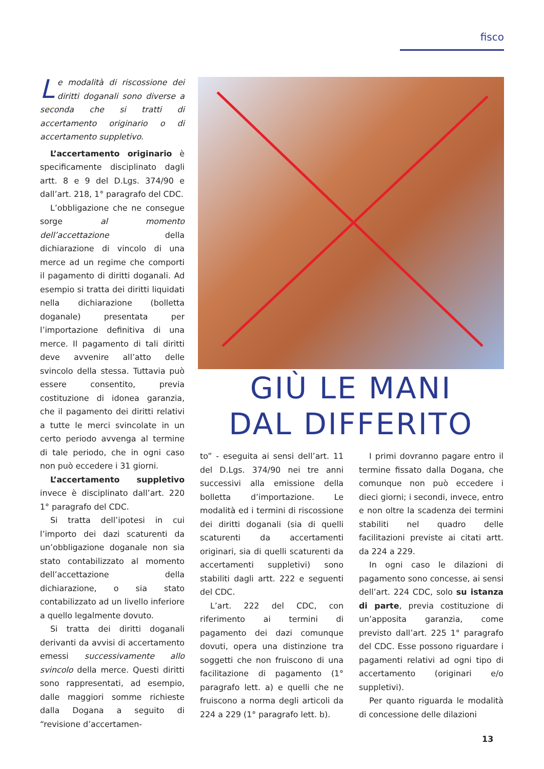fisco
Le modalità di riscossione dei diritti doganali sono diverse a seconda che si tratti di accertamento originario o di accertamento suppletivo.
L’accertamento originario è specificamente disciplinato dagli artt. 8 e 9 del D.Lgs. 374/90 e dall’art. 218, 1° paragrafo del CDC.
L’obbligazione che ne consegue sorge al momento dell’accettazione della dichiarazione di vincolo di una merce ad un regime che comporti il pagamento di diritti doganali. Ad esempio si tratta dei diritti liquidati nella dichiarazione (bolletta doganale) presentata per l’importazione definitiva di una merce. Il pagamento di tali diritti deve avvenire all’atto delle svincolo della stessa. Tuttavia può essere consentito, previa costituzione di idonea garanzia, che il pagamento dei diritti relativi a tutte le merci svincolate in un certo periodo avvenga al termine di tale periodo, che in ogni caso non può eccedere i 31 giorni.
L’accertamento suppletivo invece è disciplinato dall’art. 220 1° paragrafo del CDC.
Si tratta dell’ipotesi in cui l’importo dei dazi scaturenti da un’obbligazione doganale non sia stato contabilizzato al momento dell’accettazione della dichiarazione, o sia stato contabilizzato ad un livello inferiore a quello legalmente dovuto.
Si tratta dei diritti doganali derivanti da avvisi di accertamento emessi successivamente allo svincolo della merce. Questi diritti sono rappresentati, ad esempio, dalle maggiori somme richieste dalla Dogana a seguito di “revisione d’accertamen-
GIÙ LE MANI
DAL DIFFERITO
to” - eseguita ai sensi dell’art. 11 del D.Lgs. 374/90 nei tre anni successivi alla emissione della bolletta d’importazione. Le modalità ed i termini di riscossione dei diritti doganali (sia di quelli scaturenti da accertamenti originari, sia di quelli scaturenti da accertamenti suppletivi) sono stabiliti dagli artt. 222 e seguenti del CDC.
L’art. 222 del CDC, con riferimento ai termini di pagamento dei dazi comunque dovuti, opera una distinzione tra soggetti che non fruiscono di una facilitazione di pagamento (1° paragrafo lett. a) e quelli che ne fruiscono a norma degli articoli da 224 a 229 (1° paragrafo lett. b).
I primi dovranno pagare entro il termine fissato dalla Dogana, che comunque non può eccedere i dieci giorni; i secondi, invece, entro e non oltre la scadenza dei termini stabiliti nel quadro delle facilitazioni previste ai citati artt. da 224 a 229.
In ogni caso le dilazioni di pagamento sono concesse, ai sensi dell’art. 224 CDC, solo su istanza di parte, previa costituzione di un’apposita garanzia, come previsto dall’art. 225 1° paragrafo del CDC. Esse possono riguardare i pagamenti relativi ad ogni tipo di accertamento (originari e/o suppletivi).
Per quanto riguarda le modalità di concessione delle dilazioni
13